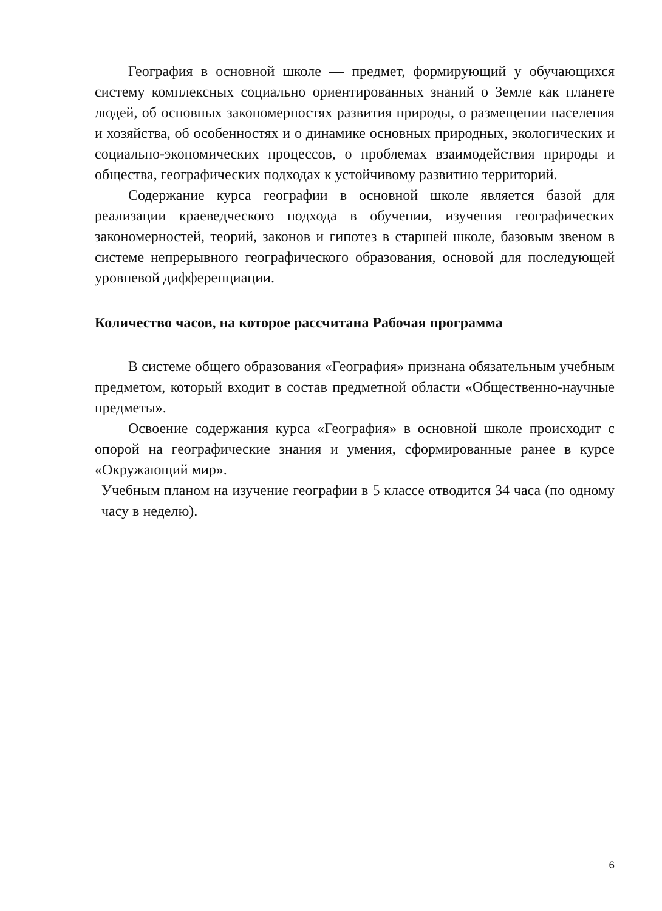География в основной школе — предмет, формирующий у обучающихся систему комплексных социально ориентированных знаний о Земле как планете людей, об основных закономерностях развития природы, о размещении населения и хозяйства, об особенностях и о динамике основных природных, экологических и социально-экономических процессов, о проблемах взаимодействия природы и общества, географических подходах к устойчивому развитию территорий.
Содержание курса географии в основной школе является базой для реализации краеведческого подхода в обучении, изучения географических закономерностей, теорий, законов и гипотез в старшей школе, базовым звеном в системе непрерывного географического образования, основой для последующей уровневой дифференциации.
Количество часов, на которое рассчитана Рабочая программа
В системе общего образования «География» признана обязательным учебным предметом, который входит в состав предметной области «Общественно-научные предметы».
Освоение содержания курса «География» в основной школе происходит с опорой на географические знания и умения, сформированные ранее в курсе «Окружающий мир».
Учебным планом на изучение географии в 5 классе отводится 34 часа (по одному часу в неделю).
6